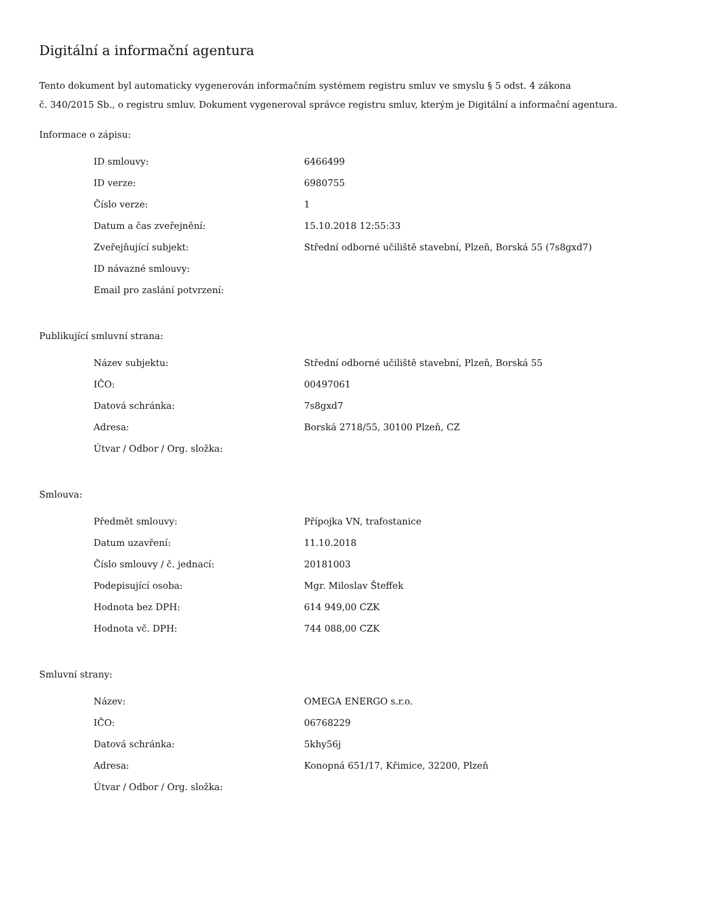Digitální a informační agentura
Tento dokument byl automaticky vygenerován informačním systémem registru smluv ve smyslu § 5 odst. 4 zákona
č. 340/2015 Sb., o registru smluv. Dokument vygeneroval správce registru smluv, kterým je Digitální a informační agentura.
Informace o zápisu:
| ID smlouvy: | 6466499 |
| ID verze: | 6980755 |
| Číslo verze: | 1 |
| Datum a čas zveřejnění: | 15.10.2018 12:55:33 |
| Zveřejňující subjekt: | Střední odborné učiliště stavební, Plzeň, Borská 55 (7s8gxd7) |
| ID návazné smlouvy: | |
| Email pro zaslání potvrzení: | |
Publikující smluvní strana:
| Název subjektu: | Střední odborné učiliště stavební, Plzeň, Borská 55 |
| IČO: | 00497061 |
| Datová schránka: | 7s8gxd7 |
| Adresa: | Borská 2718/55, 30100 Plzeň, CZ |
| Útvar / Odbor / Org. složka: | |
Smlouva:
| Předmět smlouvy: | Přípojka VN, trafostanice |
| Datum uzavření: | 11.10.2018 |
| Číslo smlouvy / č. jednací: | 20181003 |
| Podepisující osoba: | Mgr. Miloslav Šteffek |
| Hodnota bez DPH: | 614 949,00 CZK |
| Hodnota vč. DPH: | 744 088,00 CZK |
Smluvní strany:
| Název: | OMEGA ENERGO s.r.o. |
| IČO: | 06768229 |
| Datová schránka: | 5khy56j |
| Adresa: | Konopná 651/17, Křimice, 32200, Plzeň |
| Útvar / Odbor / Org. složka: | |